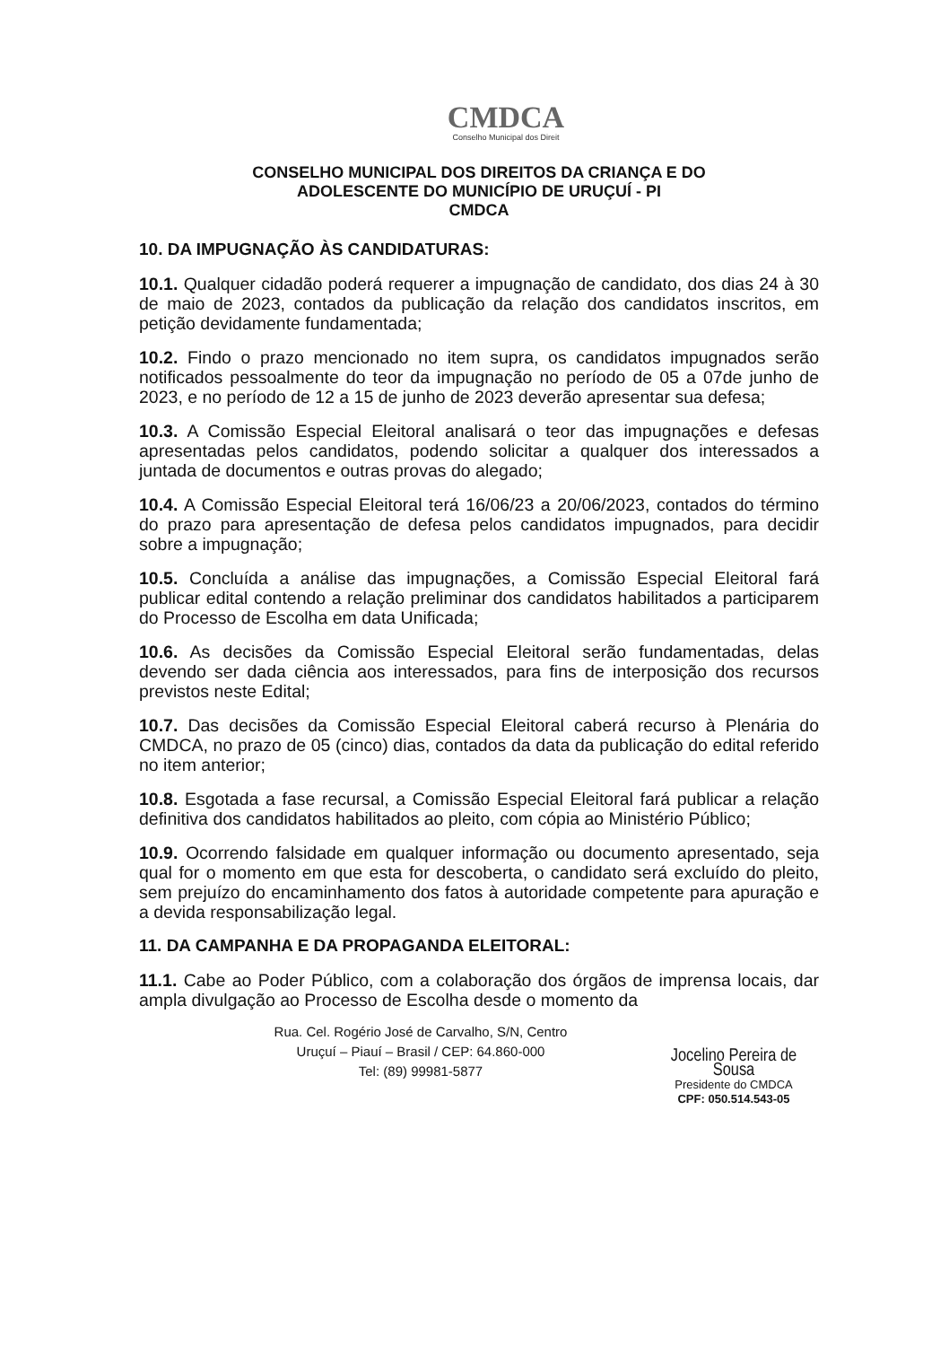CMDCA
Conselho Municipal dos Direit
CONSELHO MUNICIPAL DOS DIREITOS DA CRIANÇA E DO
ADOLESCENTE DO MUNICÍPIO DE URUÇUÍ - PI
CMDCA
10. DA IMPUGNAÇÃO ÀS CANDIDATURAS:
10.1. Qualquer cidadão poderá requerer a impugnação de candidato, dos dias 24 à 30 de maio de 2023, contados da publicação da relação dos candidatos inscritos, em petição devidamente fundamentada;
10.2. Findo o prazo mencionado no item supra, os candidatos impugnados serão notificados pessoalmente do teor da impugnação no período de 05 a 07de junho de 2023, e no período de 12 a 15 de junho de 2023 deverão apresentar sua defesa;
10.3. A Comissão Especial Eleitoral analisará o teor das impugnações e defesas apresentadas pelos candidatos, podendo solicitar a qualquer dos interessados a juntada de documentos e outras provas do alegado;
10.4. A Comissão Especial Eleitoral terá 16/06/23 a 20/06/2023, contados do término do prazo para apresentação de defesa pelos candidatos impugnados, para decidir sobre a impugnação;
10.5. Concluída a análise das impugnações, a Comissão Especial Eleitoral fará publicar edital contendo a relação preliminar dos candidatos habilitados a participarem do Processo de Escolha em data Unificada;
10.6. As decisões da Comissão Especial Eleitoral serão fundamentadas, delas devendo ser dada ciência aos interessados, para fins de interposição dos recursos previstos neste Edital;
10.7. Das decisões da Comissão Especial Eleitoral caberá recurso à Plenária do CMDCA, no prazo de 05 (cinco) dias, contados da data da publicação do edital referido no item anterior;
10.8. Esgotada a fase recursal, a Comissão Especial Eleitoral fará publicar a relação definitiva dos candidatos habilitados ao pleito, com cópia ao Ministério Público;
10.9. Ocorrendo falsidade em qualquer informação ou documento apresentado, seja qual for o momento em que esta for descoberta, o candidato será excluído do pleito, sem prejuízo do encaminhamento dos fatos à autoridade competente para apuração e a devida responsabilização legal.
11. DA CAMPANHA E DA PROPAGANDA ELEITORAL:
11.1. Cabe ao Poder Público, com a colaboração dos órgãos de imprensa locais, dar ampla divulgação ao Processo de Escolha desde o momento da
Rua. Cel. Rogério José de Carvalho, S/N, Centro
Uruçuí – Piauí – Brasil / CEP: 64.860-000
Tel: (89) 99981-5877
Jocelino Pereira de Sousa
Presidente do CMDCA
CPF: 050.514.543-05